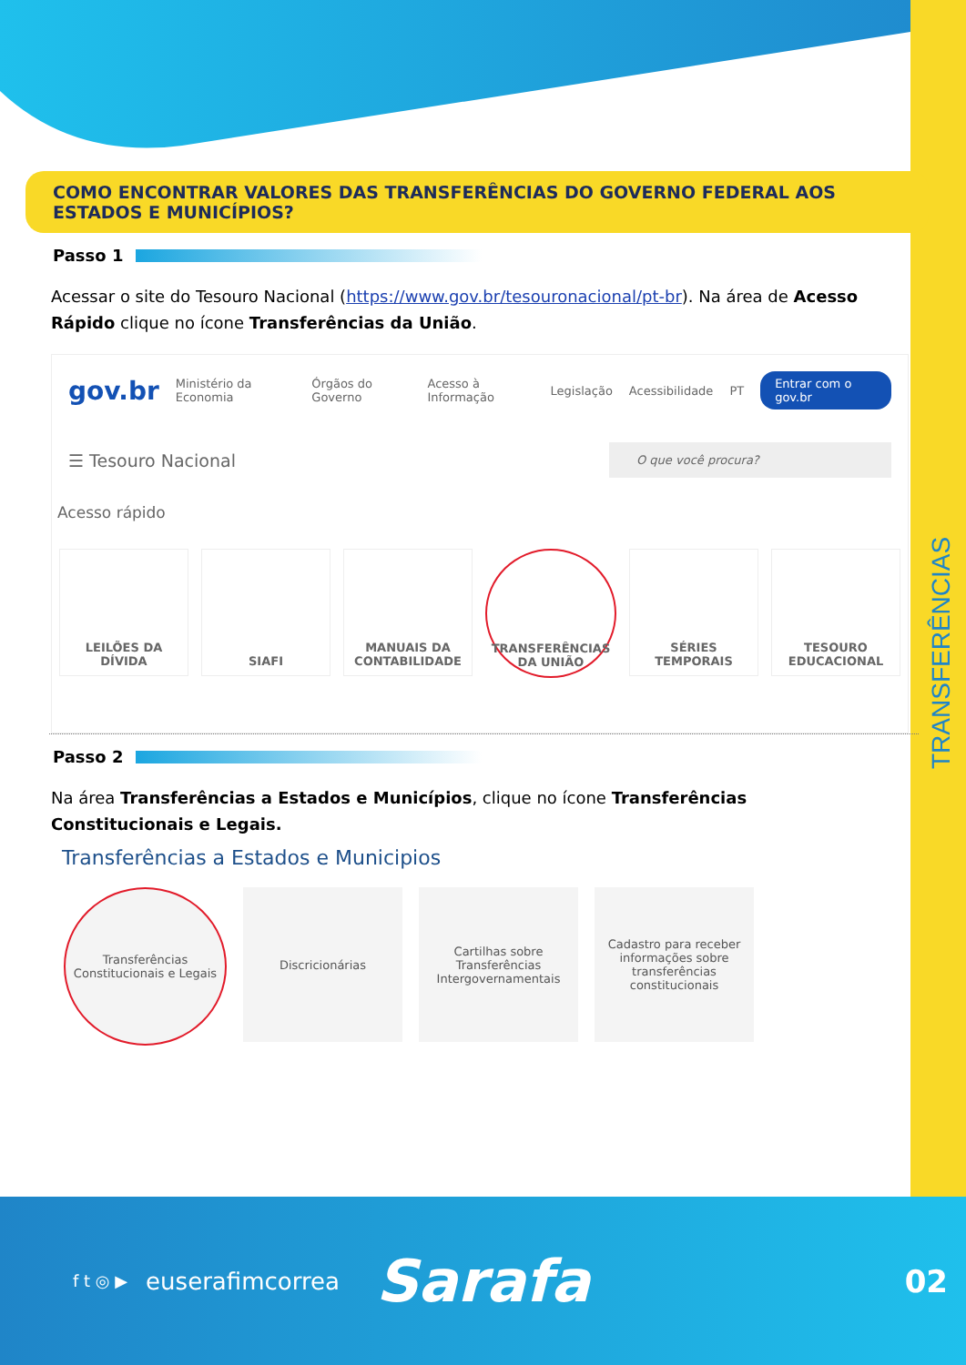TRANSFERÊNCIAS
COMO ENCONTRAR VALORES DAS TRANSFERÊNCIAS DO GOVERNO FEDERAL AOS ESTADOS E MUNICÍPIOS?
Passo 1
Acessar o site do Tesouro Nacional (https://www.gov.br/tesouronacional/pt-br). Na área de Acesso Rápido clique no ícone Transferências da União.
gov.br Ministério da Economia Órgãos do Governo Acesso à Informação Legislação Acessibilidade PT Entrar com o gov.br
☰ Tesouro Nacional O que você procura?
Acesso rápido
LEILÕES DA DÍVIDA SIAFI MANUAIS DA CONTABILIDADE TRANSFERÊNCIAS DA UNIÃO SÉRIES TEMPORAIS TESOURO EDUCACIONAL
Passo 2
Na área Transferências a Estados e Municípios, clique no ícone Transferências Constitucionais e Legais.
Transferências a Estados e Municipios
Transferências Constitucionais e Legais
Discricionárias Cartilhas sobre Transferências Intergovernamentais
Cadastro para receber informações sobre transferências constitucionais
f t ◎ ▶ euserafimcorrea Sarafa 02